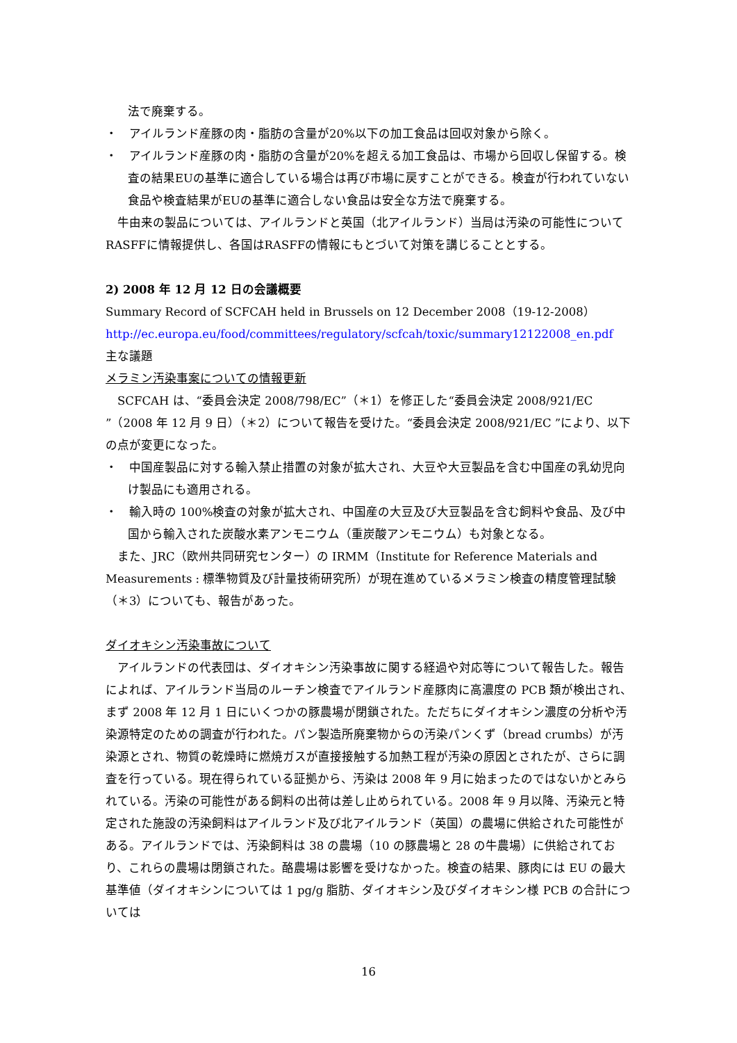法で廃棄する。
・　アイルランド産豚の肉・脂肪の含量が20%以下の加工食品は回収対象から除く。
・　アイルランド産豚の肉・脂肪の含量が20%を超える加工食品は、市場から回収し保留する。検査の結果EUの基準に適合している場合は再び市場に戻すことができる。検査が行われていない食品や検査結果がEUの基準に適合しない食品は安全な方法で廃棄する。
　牛由来の製品については、アイルランドと英国（北アイルランド）当局は汚染の可能性についてRASFFに情報提供し、各国はRASFFの情報にもとづいて対策を講じることとする。
2) 2008 年 12 月 12 日の会議概要
Summary Record of SCFCAH held in Brussels on 12 December 2008（19-12-2008）
http://ec.europa.eu/food/committees/regulatory/scfcah/toxic/summary12122008_en.pdf
主な議題
メラミン汚染事案についての情報更新
　SCFCAH は、“委員会決定 2008/798/EC”（＊1）を修正した“委員会決定 2008/921/EC ”（2008 年 12 月 9 日）（＊2）について報告を受けた。“委員会決定 2008/921/EC ”により、以下の点が変更になった。
・　中国産製品に対する輸入禁止措置の対象が拡大され、大豆や大豆製品を含む中国産の乳幼児向け製品にも適用される。
・　輸入時の 100%検査の対象が拡大され、中国産の大豆及び大豆製品を含む飼料や食品、及び中国から輸入された炭酸水素アンモニウム（重炭酸アンモニウム）も対象となる。
　また、JRC（欧州共同研究センター）の IRMM（Institute for Reference Materials and Measurements : 標準物質及び計量技術研究所）が現在進めているメラミン検査の精度管理試験（＊3）についても、報告があった。
ダイオキシン汚染事故について
　アイルランドの代表団は、ダイオキシン汚染事故に関する経過や対応等について報告した。報告によれば、アイルランド当局のルーチン検査でアイルランド産豚肉に高濃度の PCB 類が検出され、まず 2008 年 12 月 1 日にいくつかの豚農場が閉鎖された。ただちにダイオキシン濃度の分析や汚染源特定のための調査が行われた。パン製造所廃棄物からの汚染パンくず（bread crumbs）が汚染源とされ、物質の乾燥時に燃焼ガスが直接接触する加熱工程が汚染の原因とされたが、さらに調査を行っている。現在得られている証拠から、汚染は 2008 年 9 月に始まったのではないかとみられている。汚染の可能性がある飼料の出荷は差し止められている。2008 年 9 月以降、汚染元と特定された施設の汚染飼料はアイルランド及び北アイルランド（英国）の農場に供給された可能性がある。アイルランドでは、汚染飼料は 38 の農場（10 の豚農場と 28 の牛農場）に供給されており、これらの農場は閉鎖された。酪農場は影響を受けなかった。検査の結果、豚肉には EU の最大基準値（ダイオキシンについては 1 pg/g 脂肪、ダイオキシン及びダイオキシン様 PCB の合計については
16